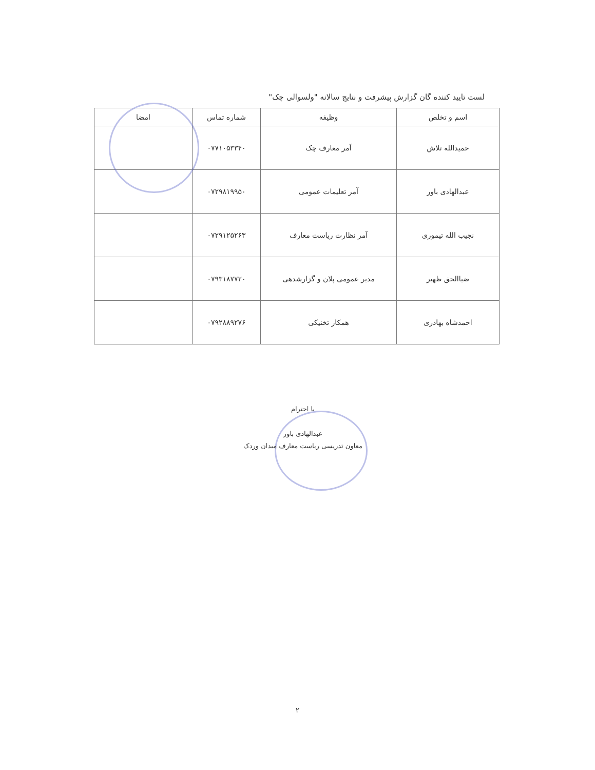لست تایید کننده گان گزارش پیشرفت و نتایج سالانه "ولسوالی چک"
| اسم و تخلص | وظیفه | شماره تماس | امضا |
| --- | --- | --- | --- |
| حمیدالله تلاش | آمر معارف چک | ۰۷۷۱۰۵۳۳۴۰ | |
| عبدالهادی باور | آمر تعلیمات عمومی | ۰۷۲۹۸۱۹۹۵۰ | |
| نجیب الله تیموری | آمر نظارت ریاست معارف | ۰۷۲۹۱۲۵۲۶۳ | |
| ضیاالحق ظهیر | مدیر عمومی پلان و گزارشدهی | ۰۷۹۳۱۸۷۷۲۰ | |
| احمدشاه بهادری | همکار تخنیکی | ۰۷۹۲۸۸۹۲۷۶ | |
با احترام
عبدالهادی باور
معاون تدریسی ریاست معارف میدان وردک
۲